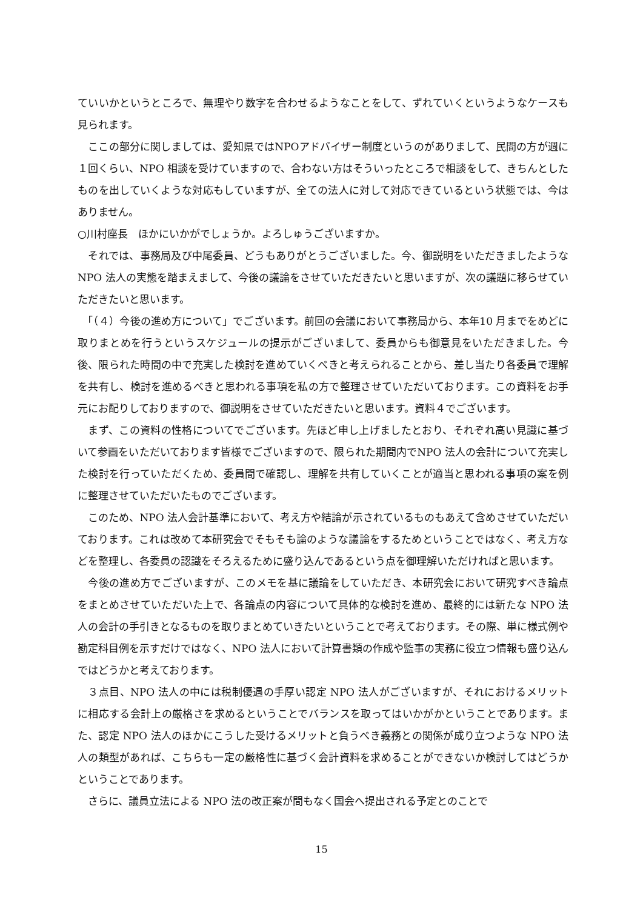ていいかというところで、無理やり数字を合わせるようなことをして、ずれていくというようなケースも見られます。
　ここの部分に関しましては、愛知県ではNPOアドバイザー制度というのがありまして、民間の方が週に１回くらい、NPO 相談を受けていますので、合わない方はそういったところで相談をして、きちんとしたものを出していくような対応もしていますが、全ての法人に対して対応できているという状態では、今はありません。
○川村座長　ほかにいかがでしょうか。よろしゅうございますか。
　それでは、事務局及び中尾委員、どうもありがとうございました。今、御説明をいただきましたような NPO 法人の実態を踏まえまして、今後の議論をさせていただきたいと思いますが、次の議題に移らせていただきたいと思います。
　「（４）今後の進め方について」でございます。前回の会議において事務局から、本年10 月までをめどに取りまとめを行うというスケジュールの提示がございまして、委員からも御意見をいただきました。今後、限られた時間の中で充実した検討を進めていくべきと考えられることから、差し当たり各委員で理解を共有し、検討を進めるべきと思われる事項を私の方で整理させていただいております。この資料をお手元にお配りしておりますので、御説明をさせていただきたいと思います。資料４でございます。
　まず、この資料の性格についてでございます。先ほど申し上げましたとおり、それぞれ高い見識に基づいて参画をいただいております皆様でございますので、限られた期間内でNPO 法人の会計について充実した検討を行っていただくため、委員間で確認し、理解を共有していくことが適当と思われる事項の案を例に整理させていただいたものでございます。
　このため、NPO 法人会計基準において、考え方や結論が示されているものもあえて含めさせていただいております。これは改めて本研究会でそもそも論のような議論をするためということではなく、考え方などを整理し、各委員の認識をそろえるために盛り込んであるという点を御理解いただければと思います。
　今後の進め方でございますが、このメモを基に議論をしていただき、本研究会において研究すべき論点をまとめさせていただいた上で、各論点の内容について具体的な検討を進め、最終的には新たな NPO 法人の会計の手引きとなるものを取りまとめていきたいということで考えております。その際、単に様式例や勘定科目例を示すだけではなく、NPO 法人において計算書類の作成や監事の実務に役立つ情報も盛り込んではどうかと考えております。
　３点目、NPO 法人の中には税制優遇の手厚い認定 NPO 法人がございますが、それにおけるメリットに相応する会計上の厳格さを求めるということでバランスを取ってはいかがかということであります。また、認定 NPO 法人のほかにこうした受けるメリットと負うべき義務との関係が成り立つような NPO 法人の類型があれば、こちらも一定の厳格性に基づく会計資料を求めることができないか検討してはどうかということであります。
　さらに、議員立法による NPO 法の改正案が間もなく国会へ提出される予定とのことで
15